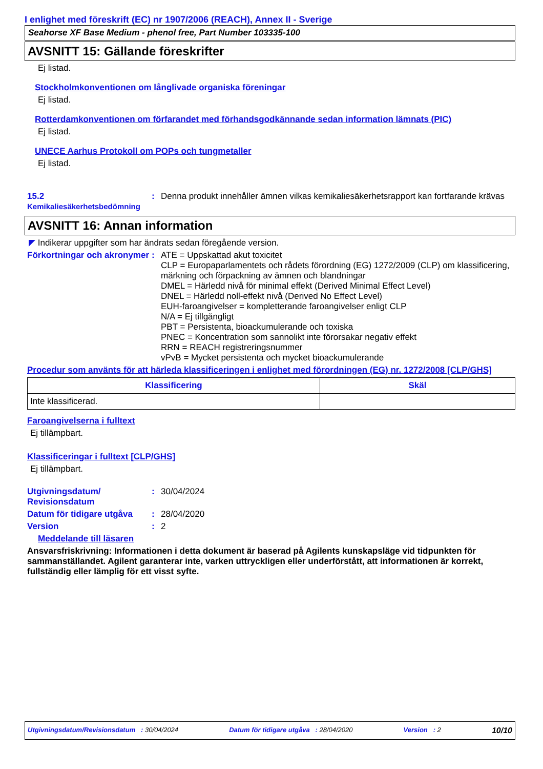I enlighet med föreskrift (EC) nr 1907/2006 (REACH), Annex II - Sverige
Seahorse XF Base Medium - phenol free, Part Number 103335-100
AVSNITT 15: Gällande föreskrifter
Ej listad.
Stockholmkonventionen om långlivade organiska föreningar
Ej listad.
Rotterdamkonventionen om förfarandet med förhandsgodkännande sedan information lämnats (PIC)
Ej listad.
UNECE Aarhus Protokoll om POPs och tungmetaller
Ej listad.
15.2
Kemikaliesäkerhetsbedömning
: Denna produkt innehåller ämnen vilkas kemikaliesäkerhetsrapport kan fortfarande krävas
AVSNITT 16: Annan information
◤ Indikerar uppgifter som har ändrats sedan föregående version.
Förkortningar och akronymer
: ATE = Uppskattad akut toxicitet
CLP = Europaparlamentets och rådets förordning (EG) 1272/2009 (CLP) om klassificering, märkning och förpackning av ämnen och blandningar
DMEL = Härledd nivå för minimal effekt (Derived Minimal Effect Level)
DNEL = Härledd noll-effekt nivå (Derived No Effect Level)
EUH-faroangivelser = kompletterande faroangivelser enligt CLP
N/A = Ej tillgängligt
PBT = Persistenta, bioackumulerande och toxiska
PNEC = Koncentration som sannolikt inte förorsakar negativ effekt
RRN = REACH registreringsnummer
vPvB = Mycket persistenta och mycket bioackumulerande
Procedur som använts för att härleda klassificeringen i enlighet med förordningen (EG) nr. 1272/2008 [CLP/GHS]
| Klassificering | Skäl |
| --- | --- |
| Inte klassificerad. | |
Faroangivelserna i fulltext
Ej tillämpbart.
Klassificeringar i fulltext [CLP/GHS]
Ej tillämpbart.
Utgivningsdatum/ Revisionsdatum
: 30/04/2024
Datum för tidigare utgåva
: 28/04/2020
Version : 2
Meddelande till läsaren
Ansvarsfriskrivning: Informationen i detta dokument är baserad på Agilents kunskapsläge vid tidpunkten för sammanställandet. Agilent garanterar inte, varken uttryckligen eller underförstått, att informationen är korrekt, fullständig eller lämplig för ett visst syfte.
Utgivningsdatum/Revisionsdatum : 30/04/2024 Datum för tidigare utgåva : 28/04/2020 Version : 2 10/10